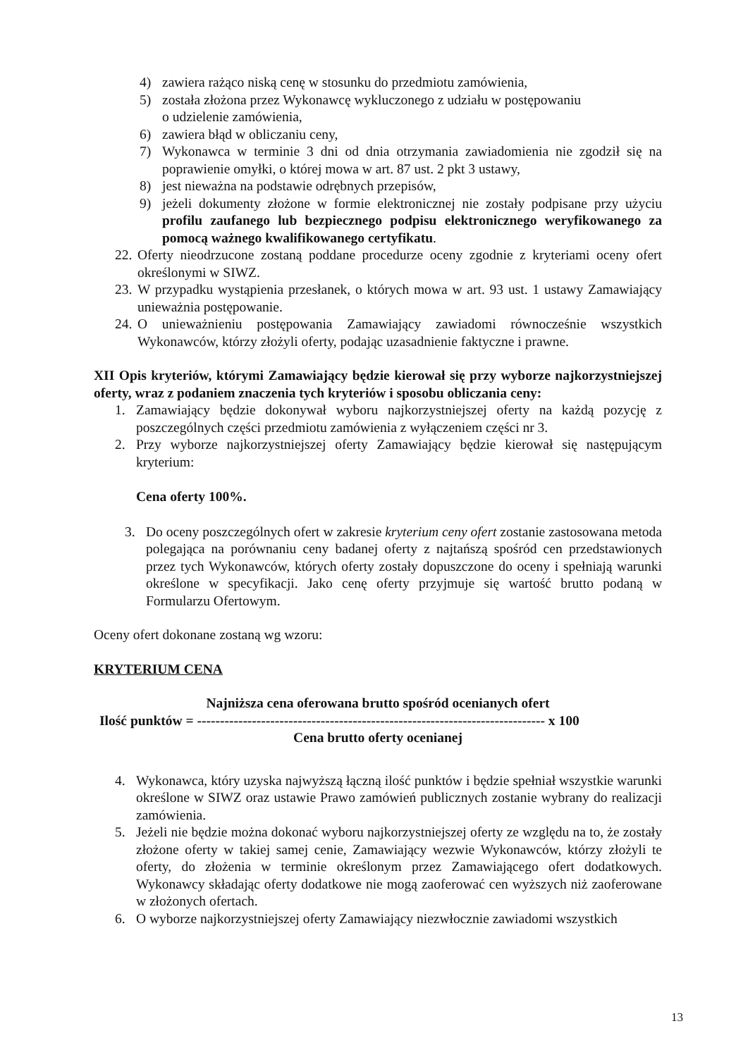4) zawiera rażąco niską cenę w stosunku do przedmiotu zamówienia,
5) została złożona przez Wykonawcę wykluczonego z udziału w postępowaniu
o udzielenie zamówienia,
6) zawiera błąd w obliczaniu ceny,
7) Wykonawca w terminie 3 dni od dnia otrzymania zawiadomienia nie zgodził się na poprawienie omyłki, o której mowa w art. 87 ust. 2 pkt 3 ustawy,
8) jest nieważna na podstawie odrębnych przepisów,
9) jeżeli dokumenty złożone w formie elektronicznej nie zostały podpisane przy użyciu profilu zaufanego lub bezpiecznego podpisu elektronicznego weryfikowanego za pomocą ważnego kwalifikowanego certyfikatu.
22. Oferty nieodrzucone zostaną poddane procedurze oceny zgodnie z kryteriami oceny ofert określonymi w SIWZ.
23. W przypadku wystąpienia przesłanek, o których mowa w art. 93 ust. 1 ustawy Zamawiający unieważnia postępowanie.
24. O unieważnieniu postępowania Zamawiający zawiadomi równocześnie wszystkich Wykonawców, którzy złożyli oferty, podając uzasadnienie faktyczne i prawne.
XII Opis kryteriów, którymi Zamawiający będzie kierował się przy wyborze najkorzystniejszej oferty, wraz z podaniem znaczenia tych kryteriów i sposobu obliczania ceny:
1. Zamawiający będzie dokonywał wyboru najkorzystniejszej oferty na każdą pozycję z poszczególnych części przedmiotu zamówienia z wyłączeniem części nr 3.
2. Przy wyborze najkorzystniejszej oferty Zamawiający będzie kierował się następującym kryterium:
Cena oferty 100%.
3. Do oceny poszczególnych ofert w zakresie kryterium ceny ofert zostanie zastosowana metoda polegająca na porównaniu ceny badanej oferty z najtańszą spośród cen przedstawionych przez tych Wykonawców, których oferty zostały dopuszczone do oceny i spełniają warunki określone w specyfikacji. Jako cenę oferty przyjmuje się wartość brutto podaną w Formularzu Ofertowym.
Oceny ofert dokonane zostaną wg wzoru:
KRYTERIUM CENA
Najniższa cena oferowana brutto spośród ocenianych ofert
Ilość punktów = ---------------------------------------------------------------------------- x 100
Cena brutto oferty ocenianej
4. Wykonawca, który uzyska najwyższą łączną ilość punktów i będzie spełniał wszystkie warunki określone w SIWZ oraz ustawie Prawo zamówień publicznych zostanie wybrany do realizacji zamówienia.
5. Jeżeli nie będzie można dokonać wyboru najkorzystniejszej oferty ze względu na to, że zostały złożone oferty w takiej samej cenie, Zamawiający wezwie Wykonawców, którzy złożyli te oferty, do złożenia w terminie określonym przez Zamawiającego ofert dodatkowych. Wykonawcy składając oferty dodatkowe nie mogą zaoferować cen wyższych niż zaoferowane w złożonych ofertach.
6. O wyborze najkorzystniejszej oferty Zamawiający niezwłocznie zawiadomi wszystkich
13